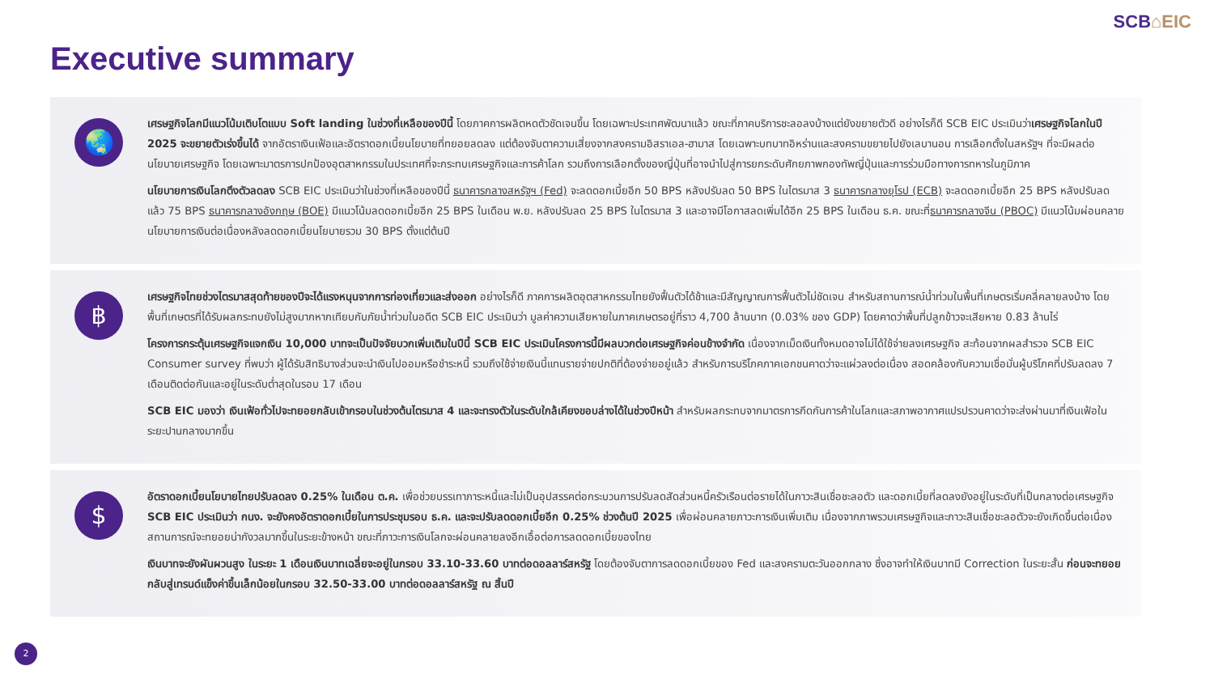SCB⌂EIC
Executive summary
🌏
เศรษฐกิจโลกมีแนวโน้มเติบโตแบบ Soft landing ในช่วงที่เหลือของปีนี้ โดยภาคการผลิตหดตัวชัดเจนขึ้น โดยเฉพาะประเทศพัฒนาแล้ว ขณะที่ภาคบริการชะลอลงบ้างแต่ยังขยายตัวดี อย่างไรก็ดี SCB EIC ประเมินว่าเศรษฐกิจโลกในปี 2025 จะขยายตัวเร่งขึ้นได้ จากอัตราเงินเฟ้อและอัตราดอกเบี้ยนโยบายที่ทยอยลดลง แต่ต้องจับตาความเสี่ยงจากสงครามอิสราเอล-ฮามาส โดยเฉพาะบทบาทอิหร่านและสงครามขยายไปยังเลบานอน การเลือกตั้งในสหรัฐฯ ที่จะมีผลต่อนโยบายเศรษฐกิจ โดยเฉพาะมาตรการปกป้องอุตสาหกรรมในประเทศที่จะกระทบเศรษฐกิจและการค้าโลก รวมถึงการเลือกตั้งของญี่ปุ่นที่อาจนำไปสู่การยกระดับศักยภาพกองทัพญี่ปุ่นและการร่วมมือทางการทหารในภูมิภาค
นโยบายการเงินโลกตึงตัวลดลง SCB EIC ประเมินว่าในช่วงที่เหลือของปีนี้ ธนาคารกลางสหรัฐฯ (Fed) จะลดดอกเบี้ยอีก 50 BPS หลังปรับลด 50 BPS ในไตรมาส 3 ธนาคารกลางยุโรป (ECB) จะลดดอกเบี้ยอีก 25 BPS หลังปรับลดแล้ว 75 BPS ธนาคารกลางอังกฤษ (BOE) มีแนวโน้มลดดอกเบี้ยอีก 25 BPS ในเดือน พ.ย. หลังปรับลด 25 BPS ในไตรมาส 3 และอาจมีโอกาสลดเพิ่มได้อีก 25 BPS ในเดือน ธ.ค. ขณะที่ธนาคารกลางจีน (PBOC) มีแนวโน้มผ่อนคลายนโยบายการเงินต่อเนื่องหลังลดดอกเบี้ยนโยบายรวม 30 BPS ตั้งแต่ต้นปี
฿
เศรษฐกิจไทยช่วงไตรมาสสุดท้ายของปีจะได้แรงหนุนจากการท่องเที่ยวและส่งออก อย่างไรก็ดี ภาคการผลิตอุตสาหกรรมไทยยังฟื้นตัวได้ช้าและมีสัญญาณการฟื้นตัวไม่ชัดเจน สำหรับสถานการณ์น้ำท่วมในพื้นที่เกษตรเริ่มคลี่คลายลงบ้าง โดยพื้นที่เกษตรที่ได้รับผลกระทบยังไม่สูงมากหากเทียบกับภัยน้ำท่วมในอดีต SCB EIC ประเมินว่า มูลค่าความเสียหายในภาคเกษตรอยู่ที่ราว 4,700 ล้านบาท (0.03% ของ GDP) โดยคาดว่าพื้นที่ปลูกข้าวจะเสียหาย 0.83 ล้านไร่
โครงการกระตุ้นเศรษฐกิจแจกเงิน 10,000 บาทจะเป็นปัจจัยบวกเพิ่มเติมในปีนี้ SCB EIC ประเมินโครงการนี้มีผลบวกต่อเศรษฐกิจค่อนข้างจำกัด เนื่องจากเม็ดเงินทั้งหมดอาจไม่ได้ใช้จ่ายลงเศรษฐกิจ สะท้อนจากผลสำรวจ SCB EIC Consumer survey ที่พบว่า ผู้ได้รับสิทธิบางส่วนจะนำเงินไปออมหรือชำระหนี้ รวมถึงใช้จ่ายเงินนี้แทนรายจ่ายปกติที่ต้องจ่ายอยู่แล้ว สำหรับการบริโภคภาคเอกชนคาดว่าจะแผ่วลงต่อเนื่อง สอดคล้องกับความเชื่อมั่นผู้บริโภคที่ปรับลดลง 7 เดือนติดต่อกันและอยู่ในระดับต่ำสุดในรอบ 17 เดือน
SCB EIC มองว่า เงินเฟ้อทั่วไปจะทยอยกลับเข้ากรอบในช่วงต้นไตรมาส 4 และจะทรงตัวในระดับใกล้เคียงขอบล่างได้ในช่วงปีหน้า สำหรับผลกระทบจากมาตรการกีดกันการค้าในโลกและสภาพอากาศแปรปรวนคาดว่าจะส่งผ่านมาที่เงินเฟ้อในระยะปานกลางมากขึ้น
$
อัตราดอกเบี้ยนโยบายไทยปรับลดลง 0.25% ในเดือน ต.ค. เพื่อช่วยบรรเทาภาระหนี้และไม่เป็นอุปสรรคต่อกระบวนการปรับลดสัดส่วนหนี้ครัวเรือนต่อรายได้ในภาวะสินเชื่อชะลอตัว และดอกเบี้ยที่ลดลงยังอยู่ในระดับที่เป็นกลางต่อเศรษฐกิจ SCB EIC ประเมินว่า กนง. จะยังคงอัตราดอกเบี้ยในการประชุมรอบ ธ.ค. และจะปรับลดดอกเบี้ยอีก 0.25% ช่วงต้นปี 2025 เพื่อผ่อนคลายภาวะการเงินเพิ่มเติม เนื่องจากภาพรวมเศรษฐกิจและภาวะสินเชื่อชะลอตัวจะยังเกิดขึ้นต่อเนื่อง สถานการณ์จะทยอยน่ากังวลมากขึ้นในระยะข้างหน้า ขณะที่ภาวะการเงินโลกจะผ่อนคลายลงอีกเอื้อต่อการลดดอกเบี้ยของไทย
เงินบาทจะยังผันผวนสูง ในระยะ 1 เดือนเงินบาทเฉลี่ยจะอยู่ในกรอบ 33.10-33.60 บาทต่อดอลลาร์สหรัฐ โดยต้องจับตาการลดดอกเบี้ยของ Fed และสงครามตะวันออกกลาง ซึ่งอาจทำให้เงินบาทมี Correction ในระยะสั้น ก่อนจะทยอยกลับสู่เทรนด์แข็งค่าขึ้นเล็กน้อยในกรอบ 32.50-33.00 บาทต่อดอลลาร์สหรัฐ ณ สิ้นปี
2